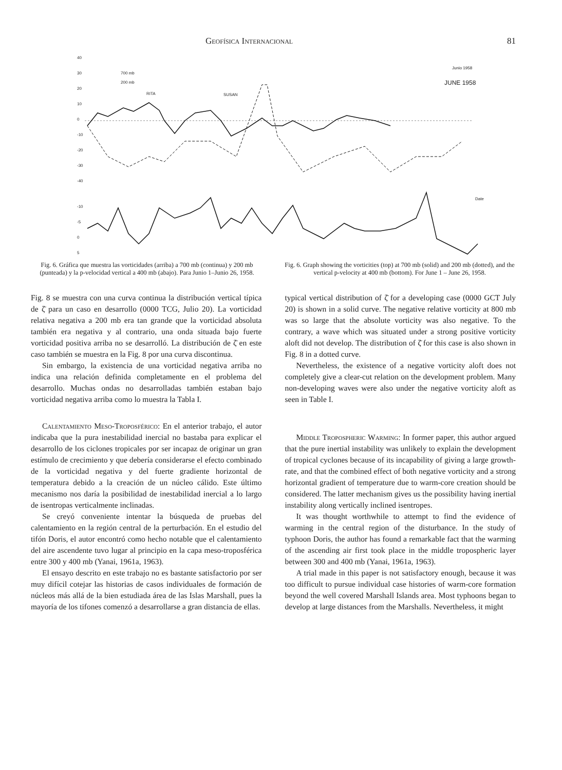Geofísica Internacional 81
40
30
20
10
0
-10
-20
-30
-40
700 mb
200 mb
RITA
SUSAN
Junio 1958
JUNE 1958
Date
-10
-5
0
5
Fig. 6. Gráfica que muestra las vorticidades (arriba) a 700 mb (continua) y 200 mb (punteada) y la p-velocidad vertical a 400 mb (abajo). Para Junio 1–Junio 26, 1958.
Fig. 6. Graph showing the vorticities (top) at 700 mb (solid) and 200 mb (dotted), and the vertical p-velocity at 400 mb (bottom). For June 1 – June 26, 1958.
Fig. 8 se muestra con una curva continua la distribución vertical típica de ζ̄ para un caso en desarrollo (0000 TCG, Julio 20). La vorticidad relativa negativa a 200 mb era tan grande que la vorticidad absoluta también era negativa y al contrario, una onda situada bajo fuerte vorticidad positiva arriba no se desarrolló. La distribución de ζ̄ en este caso también se muestra en la Fig. 8 por una curva discontinua.
Sin embargo, la existencia de una vorticidad negativa arriba no indica una relación definida completamente en el problema del desarrollo. Muchas ondas no desarrolladas también estaban bajo vorticidad negativa arriba como lo muestra la Tabla I.
Calentamiento Meso-Troposférico: En el anterior trabajo, el autor indicaba que la pura inestabilidad inercial no bastaba para explicar el desarrollo de los ciclones tropicales por ser incapaz de originar un gran estímulo de crecimiento y que debería considerarse el efecto combinado de la vorticidad negativa y del fuerte gradiente horizontal de temperatura debido a la creación de un núcleo cálido. Este último mecanismo nos daría la posibilidad de inestabilidad inercial a lo largo de isentropas verticalmente inclinadas.
Se creyó conveniente intentar la búsqueda de pruebas del calentamiento en la región central de la perturbación. En el estudio del tifón Doris, el autor encontró como hecho notable que el calentamiento del aire ascendente tuvo lugar al principio en la capa meso-troposférica entre 300 y 400 mb (Yanai, 1961a, 1963).
El ensayo descrito en este trabajo no es bastante satisfactorio por ser muy difícil cotejar las historias de casos individuales de formación de núcleos más allá de la bien estudiada área de las Islas Marshall, pues la mayoría de los tifones comenzó a desarrollarse a gran distancia de ellas.
typical vertical distribution of ζ̄ for a developing case (0000 GCT July 20) is shown in a solid curve. The negative relative vorticity at 800 mb was so large that the absolute vorticity was also negative. To the contrary, a wave which was situated under a strong positive vorticity aloft did not develop. The distribution of ζ̄ for this case is also shown in Fig. 8 in a dotted curve.
Nevertheless, the existence of a negative vorticity aloft does not completely give a clear-cut relation on the development problem. Many non-developing waves were also under the negative vorticity aloft as seen in Table I.
Middle Tropospheric Warming: In former paper, this author argued that the pure inertial instability was unlikely to explain the development of tropical cyclones because of its incapability of giving a large growth-rate, and that the combined effect of both negative vorticity and a strong horizontal gradient of temperature due to warm-core creation should be considered. The latter mechanism gives us the possibility having inertial instability along vertically inclined isentropes.
It was thought worthwhile to attempt to find the evidence of warming in the central region of the disturbance. In the study of typhoon Doris, the author has found a remarkable fact that the warming of the ascending air first took place in the middle tropospheric layer between 300 and 400 mb (Yanai, 1961a, 1963).
A trial made in this paper is not satisfactory enough, because it was too difficult to pursue individual case histories of warm-core formation beyond the well covered Marshall Islands area. Most typhoons began to develop at large distances from the Marshalls. Nevertheless, it might